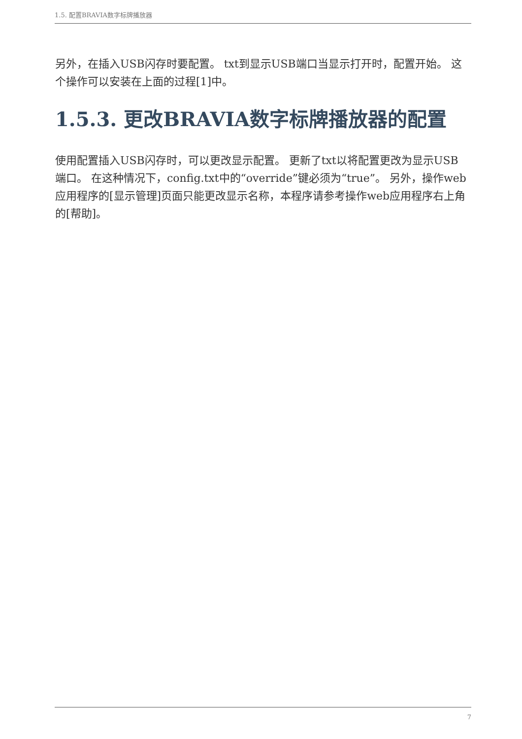1.5. 配置BRAVIA数字标牌播放器
另外，在插入USB闪存时要配置。 txt到显示USB端口当显示打开时，配置开始。 这个操作可以安装在上面的过程[1]中。
1.5.3. 更改BRAVIA数字标牌播放器的配置
使用配置插入USB闪存时，可以更改显示配置。 更新了txt以将配置更改为显示USB端口。 在这种情况下，config.txt中的“override”键必须为“true”。 另外，操作web应用程序的[显示管理]页面只能更改显示名称，本程序请参考操作web应用程序右上角的[帮助]。
7